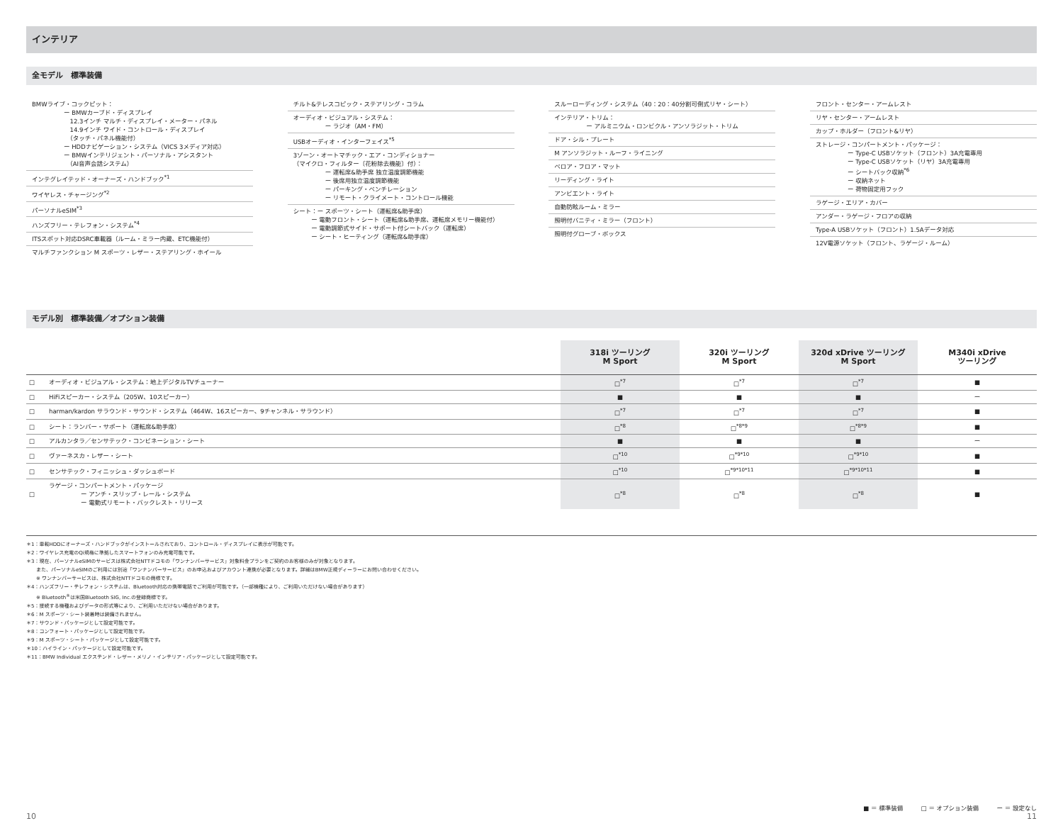インテリア
全モデル　標準装備
BMWライブ・コックピット：
ー BMWカーブド・ディスプレイ
　12.3インチ マルチ・ディスプレイ・メーター・パネル
　14.9インチ ワイド・コントロール・ディスプレイ
　（タッチ・パネル機能付）
ー HDDナビゲーション・システム（VICS 3メディア対応）
ー BMWインテリジェント・パーソナル・アシスタント
　（AI音声会話システム）
インテグレイテッド・オーナーズ・ハンドブック<sup>*1</sup>
ワイヤレス・チャージング<sup>*2</sup>
パーソナルeSIM<sup>*3</sup>
ハンズフリー・テレフォン・システム<sup>*4</sup>
ITSスポット対応DSRC車載器（ルーム・ミラー内蔵、ETC機能付）
マルチファンクション M スポーツ・レザー・ステアリング・ホイール
チルト&テレスコピック・ステアリング・コラム
オーディオ・ビジュアル・システム：
ー ラジオ（AM・FM）
USBオーディオ・インターフェイス<sup>*5</sup>
3ゾーン・オートマチック・エア・コンディショナー
（マイクロ・フィルター〔花粉除去機能〕付）：
ー 運転席&助手席 独立温度調節機能
ー 後席用独立温度調節機能
ー パーキング・ベンチレーション
ー リモート・クライメート・コントロール機能
シート：ー スポーツ・シート（運転席&助手席）
　　　ー 電動フロント・シート（運転席&助手席、運転席メモリー機能付）
　　　ー 電動調節式サイド・サポート付シートバック（運転席）
　　　ー シート・ヒーティング（運転席&助手席）
スルーローディング・システム（40：20：40分割可倒式リヤ・シート）
インテリア・トリム：
ー アルミニウム・ロンビクル・アンソラジット・トリム
ドア・シル・プレート
M アンソラジット・ルーフ・ライニング
ベロア・フロア・マット
リーディング・ライト
アンビエント・ライト
自動防眩ルーム・ミラー
照明付バニティ・ミラー（フロント）
照明付グローブ・ボックス
フロント・センター・アームレスト
リヤ・センター・アームレスト
カップ・ホルダー（フロント&リヤ）
ストレージ・コンパートメント・パッケージ：
ー Type-C USBソケット（フロント）3A充電専用
ー Type-C USBソケット（リヤ）3A充電専用
ー シートバック収納<sup>*6</sup>
ー 収納ネット
ー 荷物固定用フック
ラゲージ・エリア・カバー
アンダー・ラゲージ・フロアの収納
Type-A USBソケット（フロント）1.5Aデータ対応
12V電源ソケット（フロント、ラゲージ・ルーム）
モデル別　標準装備／オプション装備
| | | 318i ツーリング M Sport | 320i ツーリング M Sport | 320d xDrive ツーリング M Sport | M340i xDrive ツーリング |
| --- | --- | --- | --- | --- | --- |
| □ | オーディオ・ビジュアル・システム：地上デジタルTVチューナー | □<sup>*7</sup> | □<sup>*7</sup> | □<sup>*7</sup> | ■ |
| □ | HiFiスピーカー・システム（205W、10スピーカー） | ■ | ■ | ■ | ー |
| □ | harman/kardon サラウンド・サウンド・システム（464W、16スピーカー、9チャンネル・サラウンド） | □<sup>*7</sup> | □<sup>*7</sup> | □<sup>*7</sup> | ■ |
| □ | シート：ランバー・サポート（運転席&助手席） | □<sup>*8</sup> | □<sup>*8*9</sup> | □<sup>*8*9</sup> | ■ |
| □ | アルカンタラ／センサテック・コンビネーション・シート | ■ | ■ | ■ | ー |
| □ | ヴァーネスカ・レザー・シート | □<sup>*10</sup> | □<sup>*9*10</sup> | □<sup>*9*10</sup> | ■ |
| □ | センサテック・フィニッシュ・ダッシュボード | □<sup>*10</sup> | □<sup>*9*10*11</sup> | □<sup>*9*10*11</sup> | ■ |
| □ | ラゲージ・コンパートメント・パッケージ ー アンチ・スリップ・レール・システム ー 電動式リモート・バックレスト・リリース | □<sup>*8</sup> | □<sup>*8</sup> | □<sup>*8</sup> | ■ |
＊1：車載HDDにオーナーズ・ハンドブックがインストールされており、コントロール・ディスプレイに表示が可能です。
＊2：ワイヤレス充電のQi規格に準拠したスマートフォンのみ充電可能です。
＊3：現在、パーソナルeSIMのサービスは株式会社NTTドコモの「ワンナンバーサービス」対象料金プランをご契約のお客様のみが対象となります。
　　また、パーソナルeSIMのご利用には別途「ワンナンバーサービス」のお申込およびアカウント連携が必要となります。詳細はBMW正規ディーラーにお問い合わせください。
　　※ ワンナンバーサービスは、株式会社NTTドコモの商標です。
＊4：ハンズフリー・テレフォン・システムは、Bluetooth対応の携帯電話でご利用が可能です。（一部機種により、ご利用いただけない場合があります）
　　※ Bluetooth<sup>®</sup>は米国Bluetooth SIG, Inc.の登録商標です。
＊5：接続する機種およびデータの形式等により、ご利用いただけない場合があります。
＊6：M スポーツ・シート装着時は装備されません。
＊7：サウンド・パッケージとして設定可能です。
＊8：コンフォート・パッケージとして設定可能です。
＊9：M スポーツ・シート・パッケージとして設定可能です。
＊10：ハイライン・パッケージとして設定可能です。
＊11：BMW Individual エクステンド・レザー・メリノ・インテリア・パッケージとして設定可能です。
■ ＝ 標準装備　　　□ ＝ オプション装備　　　ー ＝ 設定なし
10 11